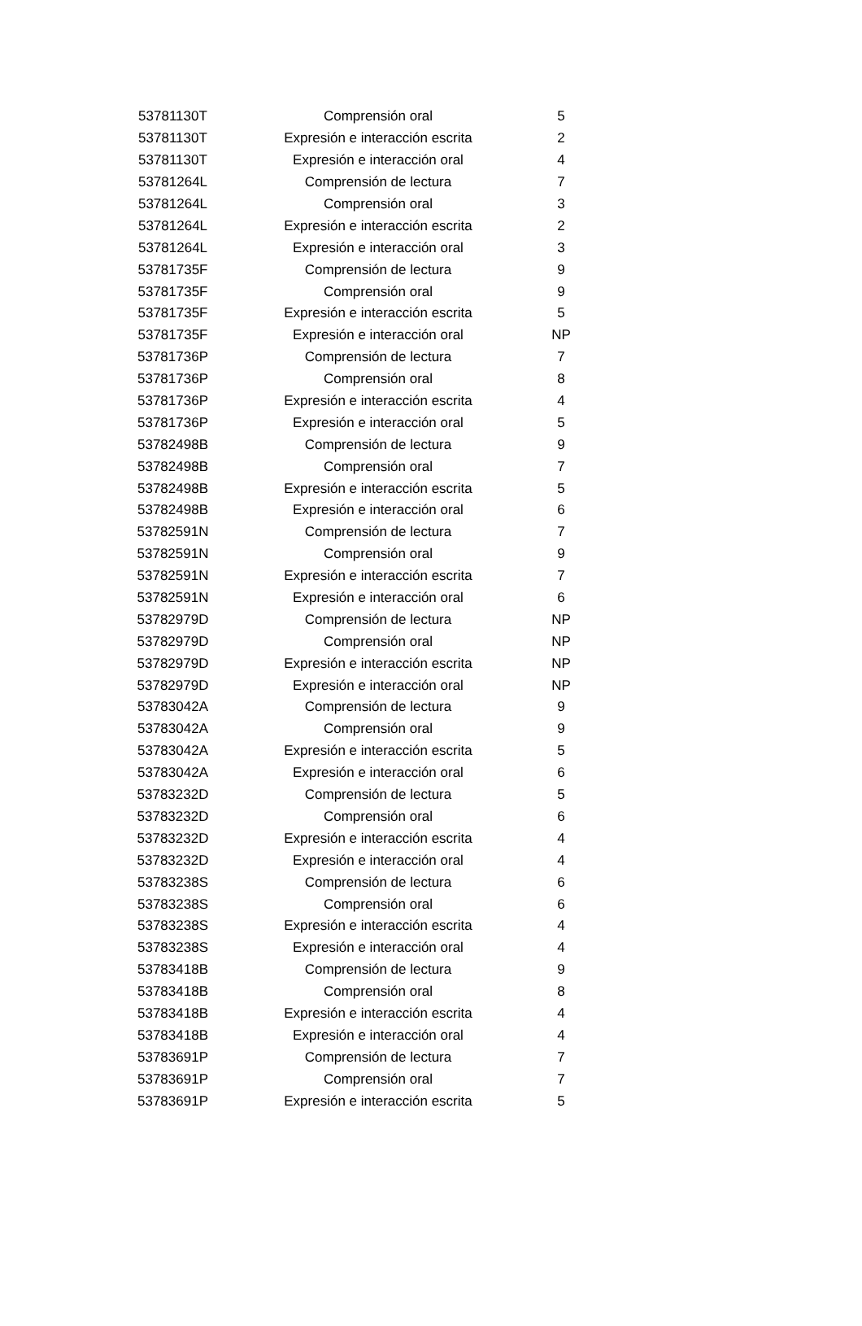| 53781130T | Comprensión oral | 5 |
| 53781130T | Expresión e interacción escrita | 2 |
| 53781130T | Expresión e interacción oral | 4 |
| 53781264L | Comprensión de lectura | 7 |
| 53781264L | Comprensión oral | 3 |
| 53781264L | Expresión e interacción escrita | 2 |
| 53781264L | Expresión e interacción oral | 3 |
| 53781735F | Comprensión de lectura | 9 |
| 53781735F | Comprensión oral | 9 |
| 53781735F | Expresión e interacción escrita | 5 |
| 53781735F | Expresión e interacción oral | NP |
| 53781736P | Comprensión de lectura | 7 |
| 53781736P | Comprensión oral | 8 |
| 53781736P | Expresión e interacción escrita | 4 |
| 53781736P | Expresión e interacción oral | 5 |
| 53782498B | Comprensión de lectura | 9 |
| 53782498B | Comprensión oral | 7 |
| 53782498B | Expresión e interacción escrita | 5 |
| 53782498B | Expresión e interacción oral | 6 |
| 53782591N | Comprensión de lectura | 7 |
| 53782591N | Comprensión oral | 9 |
| 53782591N | Expresión e interacción escrita | 7 |
| 53782591N | Expresión e interacción oral | 6 |
| 53782979D | Comprensión de lectura | NP |
| 53782979D | Comprensión oral | NP |
| 53782979D | Expresión e interacción escrita | NP |
| 53782979D | Expresión e interacción oral | NP |
| 53783042A | Comprensión de lectura | 9 |
| 53783042A | Comprensión oral | 9 |
| 53783042A | Expresión e interacción escrita | 5 |
| 53783042A | Expresión e interacción oral | 6 |
| 53783232D | Comprensión de lectura | 5 |
| 53783232D | Comprensión oral | 6 |
| 53783232D | Expresión e interacción escrita | 4 |
| 53783232D | Expresión e interacción oral | 4 |
| 53783238S | Comprensión de lectura | 6 |
| 53783238S | Comprensión oral | 6 |
| 53783238S | Expresión e interacción escrita | 4 |
| 53783238S | Expresión e interacción oral | 4 |
| 53783418B | Comprensión de lectura | 9 |
| 53783418B | Comprensión oral | 8 |
| 53783418B | Expresión e interacción escrita | 4 |
| 53783418B | Expresión e interacción oral | 4 |
| 53783691P | Comprensión de lectura | 7 |
| 53783691P | Comprensión oral | 7 |
| 53783691P | Expresión e interacción escrita | 5 |